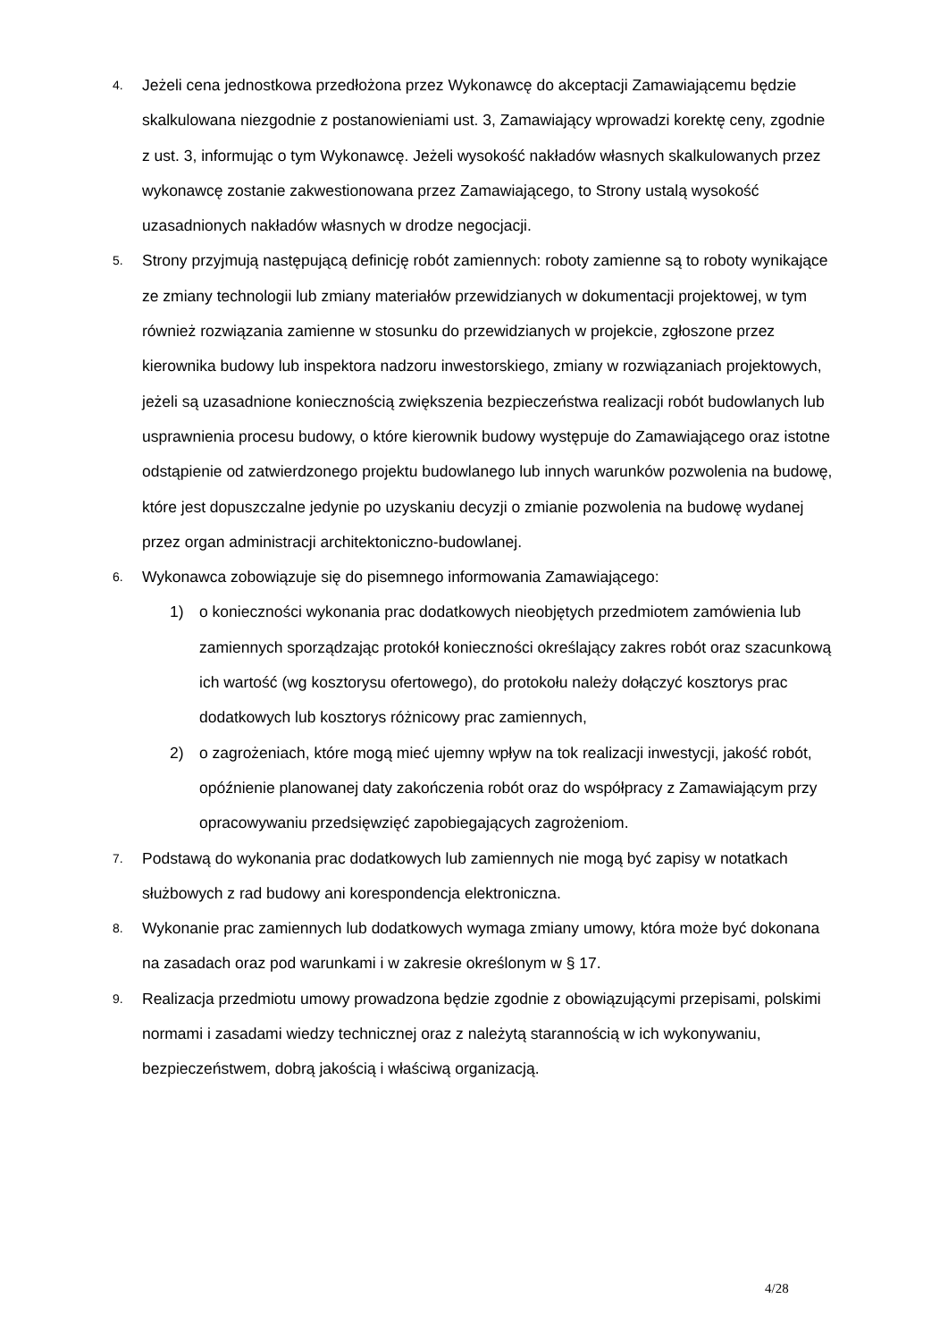4.
Jeżeli cena jednostkowa przedłożona przez Wykonawcę do akceptacji Zamawiającemu będzie skalkulowana niezgodnie z postanowieniami ust. 3, Zamawiający wprowadzi korektę ceny, zgodnie z ust. 3, informując o tym Wykonawcę. Jeżeli wysokość nakładów własnych skalkulowanych przez wykonawcę zostanie zakwestionowana przez Zamawiającego, to Strony ustalą wysokość uzasadnionych nakładów własnych w drodze negocjacji.
5.
Strony przyjmują następującą definicję robót zamiennych: roboty zamienne są to roboty wynikające ze zmiany technologii lub zmiany materiałów przewidzianych w dokumentacji projektowej, w tym również rozwiązania zamienne w stosunku do przewidzianych w projekcie, zgłoszone przez kierownika budowy lub inspektora nadzoru inwestorskiego, zmiany w rozwiązaniach projektowych, jeżeli są uzasadnione koniecznością zwiększenia bezpieczeństwa realizacji robót budowlanych lub usprawnienia procesu budowy, o które kierownik budowy występuje do Zamawiającego oraz istotne odstąpienie od zatwierdzonego projektu budowlanego lub innych warunków pozwolenia na budowę, które jest dopuszczalne jedynie po uzyskaniu decyzji o zmianie pozwolenia na budowę wydanej przez organ administracji architektoniczno-budowlanej.
6.
Wykonawca zobowiązuje się do pisemnego informowania Zamawiającego:
1) o konieczności wykonania prac dodatkowych nieobjętych przedmiotem zamówienia lub zamiennych sporządzając protokół konieczności określający zakres robót oraz szacunkową ich wartość (wg kosztorysu ofertowego), do protokołu należy dołączyć kosztorys prac dodatkowych lub kosztorys różnicowy prac zamiennych,
2) o zagrożeniach, które mogą mieć ujemny wpływ na tok realizacji inwestycji, jakość robót, opóźnienie planowanej daty zakończenia robót oraz do współpracy z Zamawiającym przy opracowywaniu przedsięwzięć zapobiegających zagrożeniom.
7.
Podstawą do wykonania prac dodatkowych lub zamiennych nie mogą być zapisy w notatkach służbowych z rad budowy ani korespondencja elektroniczna.
8.
Wykonanie prac zamiennych lub dodatkowych wymaga zmiany umowy, która może być dokonana na zasadach oraz pod warunkami i w zakresie określonym w § 17.
9.
Realizacja przedmiotu umowy prowadzona będzie zgodnie z obowiązującymi przepisami, polskimi normami i zasadami wiedzy technicznej oraz z należytą starannością w ich wykonywaniu, bezpieczeństwem, dobrą jakością i właściwą organizacją.
4/28